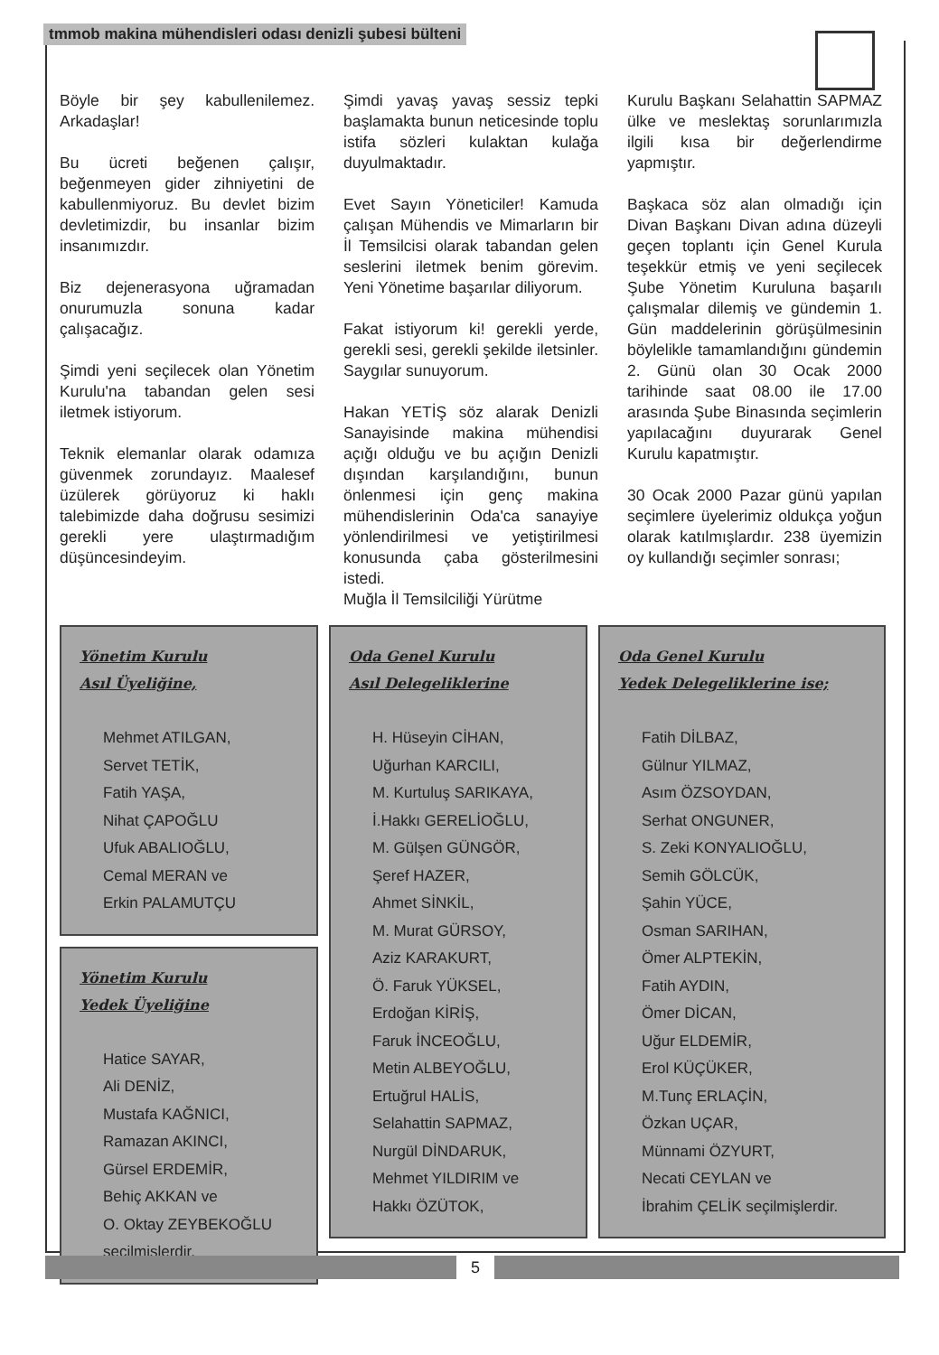tmmob makina mühendisleri odası denizli şubesi bülteni
Böyle bir şey kabullenilemez. Arkadaşlar!
Bu ücreti beğenen çalışır, beğenmeyen gider zihniyetini de kabullenmiyoruz. Bu devlet bizim devletimizdir, bu insanlar bizim insanımızdır.
Biz dejenerasyona uğramadan onurumuzla sonuna kadar çalışacağız.
Şimdi yeni seçilecek olan Yönetim Kurulu'na tabandan gelen sesi iletmek istiyorum.
Teknik elemanlar olarak odamıza güvenmek zorundayız. Maalesef üzülerek görüyoruz ki haklı talebimizde daha doğrusu sesimizi gerekli yere ulaştırmadığım düşüncesindeyim.
Şimdi yavaş yavaş sessiz tepki başlamakta bunun neticesinde toplu istifa sözleri kulaktan kulağa duyulmaktadır.
Evet Sayın Yöneticiler! Kamuda çalışan Mühendis ve Mimarların bir İl Temsilcisi olarak tabandan gelen seslerini iletmek benim görevim. Yeni Yönetime başarılar diliyorum.
Fakat istiyorum ki! gerekli yerde, gerekli sesi, gerekli şekilde iletsinler. Saygılar sunuyorum.
Hakan YETİŞ söz alarak Denizli Sanayisinde makina mühendisi açığı olduğu ve bu açığın Denizli dışından karşılandığını, bunun önlenmesi için genç makina mühendislerinin Oda'ca sanayiye yönlendirilmesi ve yetiştirilmesi konusunda çaba gösterilmesini istedi.
Muğla İl Temsilciliği Yürütme
Kurulu Başkanı Selahattin SAPMAZ ülke ve meslektaş sorunlarımızla ilgili kısa bir değerlendirme yapmıştır.
Başkaca söz alan olmadığı için Divan Başkanı Divan adına düzeyli geçen toplantı için Genel Kurula teşekkür etmiş ve yeni seçilecek Şube Yönetim Kuruluna başarılı çalışmalar dilemiş ve gündemin 1. Gün maddelerinin görüşülmesinin böylelikle tamamlandığını gündemin 2. Günü olan 30 Ocak 2000 tarihinde saat 08.00 ile 17.00 arasında Şube Binasında seçimlerin yapılacağını duyurarak Genel Kurulu kapatmıştır.
30 Ocak 2000 Pazar günü yapılan seçimlere üyelerimiz oldukça yoğun olarak katılmışlardır. 238 üyemizin oy kullandığı seçimler sonrası;
Yönetim Kurulu
Asıl Üyeliğine,
Mehmet ATILGAN,
Servet TETİK,
Fatih YAŞA,
Nihat ÇAPOĞLU
Ufuk ABALIOĞLU,
Cemal MERAN ve
Erkin PALAMUTÇU
Yönetim Kurulu
Yedek Üyeliğine
Hatice SAYAR,
Ali DENİZ,
Mustafa KAĞNICI,
Ramazan AKINCI,
Gürsel ERDEMİR,
Behiç AKKAN ve
O. Oktay ZEYBEKOĞLU
seçilmişlerdir.
Oda Genel Kurulu
Asıl Delegeliklerine
H. Hüseyin CİHAN,
Uğurhan KARCILI,
M. Kurtuluş SARIKAYA,
İ.Hakkı GERELİOĞLU,
M. Gülşen GÜNGÖR,
Şeref HAZER,
Ahmet SİNKİL,
M. Murat GÜRSOY,
Aziz KARAKURT,
Ö. Faruk YÜKSEL,
Erdoğan KİRİŞ,
Faruk İNCEOĞLU,
Metin ALBEYOĞLU,
Ertuğrul HALİS,
Selahattin SAPMAZ,
Nurgül DİNDARUK,
Mehmet YILDIRIM ve
Hakkı ÖZÜTOK,
Oda Genel Kurulu
Yedek Delegeliklerine ise;
Fatih DİLBAZ,
Gülnur YILMAZ,
Asım ÖZSOYDAN,
Serhat ONGUNER,
S. Zeki KONYALIOĞLU,
Semih GÖLCÜK,
Şahin YÜCE,
Osman SARIHAN,
Ömer ALPTEKİN,
Fatih AYDIN,
Ömer DİCAN,
Uğur ELDEMİR,
Erol KÜÇÜKER,
M.Tunç ERLAÇİN,
Özkan UÇAR,
Münnami ÖZYURT,
Necati CEYLAN ve
İbrahim ÇELİK seçilmişlerdir.
5